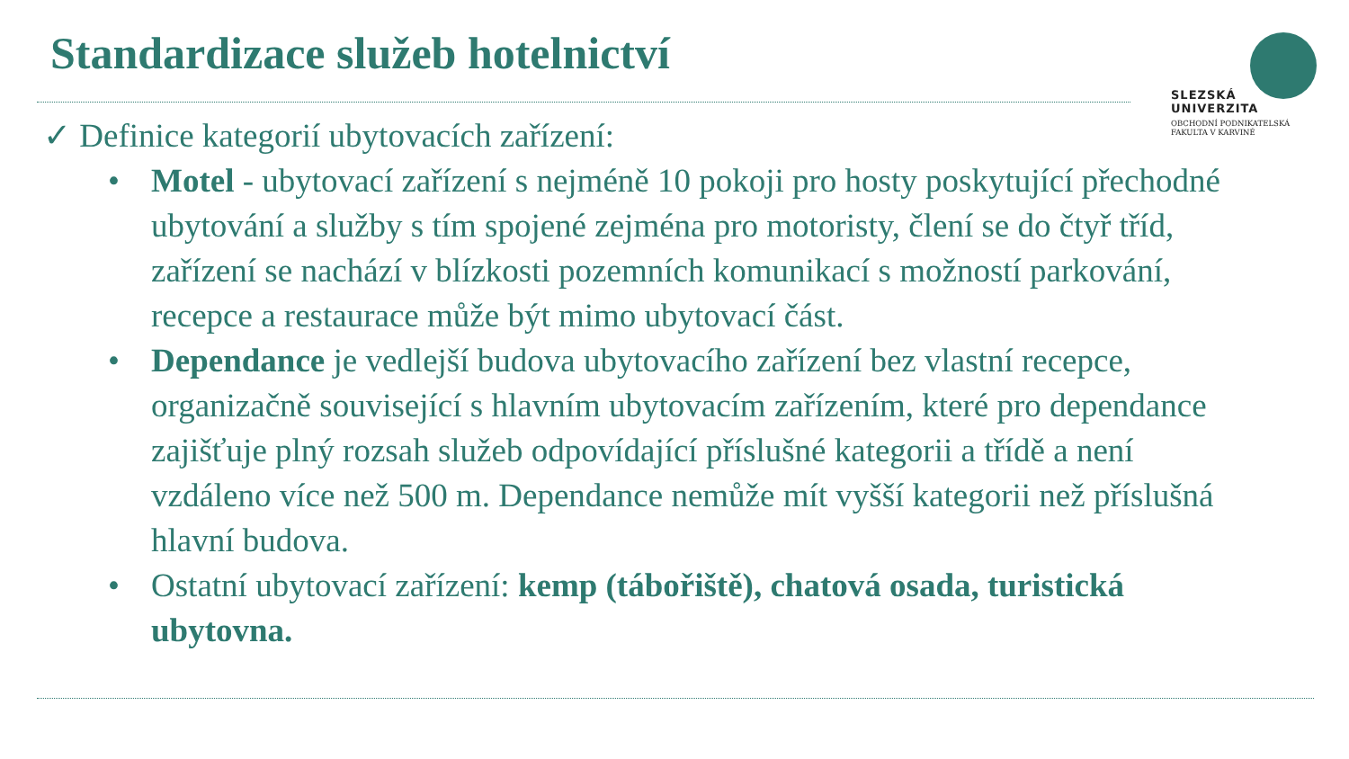Standardizace služeb hotelnictví
SLEZSKÁ
UNIVERZITA
OBCHODNÍ PODNIKATELSKÁ
FAKULTA V KARVINÉ
✓ Definice kategorií ubytovacích zařízení:
• Motel - ubytovací zařízení s nejméně 10 pokoji pro hosty poskytující přechodné ubytování a služby s tím spojené zejména pro motoristy, člení se do čtyř tříd, zařízení se nachází v blízkosti pozemních komunikací s možností parkování, recepce a restaurace může být mimo ubytovací část.
• Dependance je vedlejší budova ubytovacího zařízení bez vlastní recepce, organizačně související s hlavním ubytovacím zařízením, které pro dependance zajišťuje plný rozsah služeb odpovídající příslušné kategorii a třídě a není vzdáleno více než 500 m. Dependance nemůže mít vyšší kategorii než příslušná hlavní budova.
• Ostatní ubytovací zařízení: kemp (tábořiště), chatová osada, turistická ubytovna.